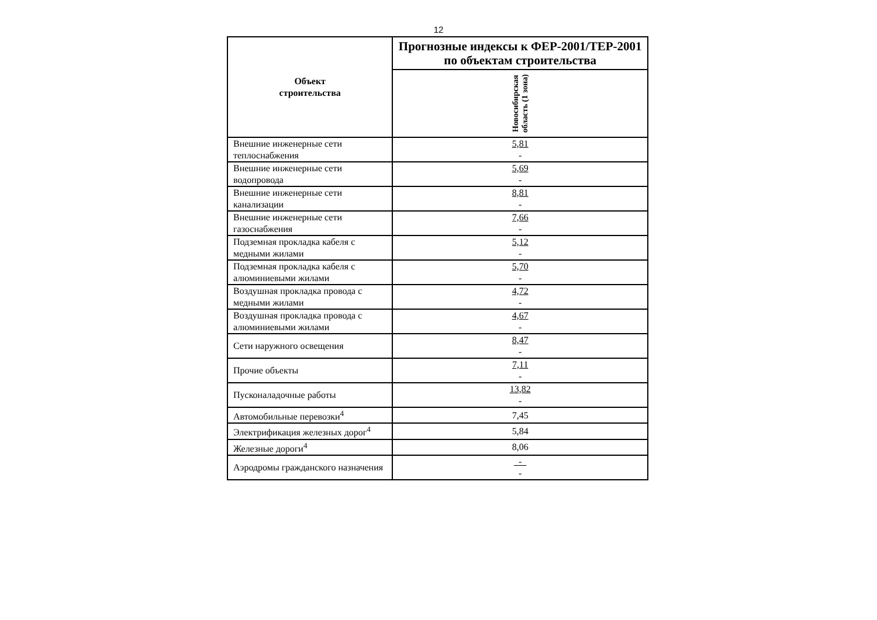12
| Объект строительства | Прогнозные индексы к ФЕР-2001/ТЕР-2001 по объектам строительства |
| --- | --- |
| | Новосибирская область (1 зона) |
| Внешние инженерные сети теплоснабжения | 5,81 - |
| Внешние инженерные сети водопровода | 5,69 - |
| Внешние инженерные сети канализации | 8,81 - |
| Внешние инженерные сети газоснабжения | 7,66 - |
| Подземная прокладка кабеля с медными жилами | 5,12 - |
| Подземная прокладка кабеля с алюминиевыми жилами | 5,70 - |
| Воздушная прокладка провода с медными жилами | 4,72 - |
| Воздушная прокладка провода с алюминиевыми жилами | 4,67 - |
| Сети наружного освещения | 8,47 - |
| Прочие объекты | 7,11 - |
| Пусконаладочные работы | 13,82 - |
| Автомобильные перевозки<sup>4</sup> | 7,45 |
| Электрификация железных дорог<sup>4</sup> | 5,84 |
| Железные дороги<sup>4</sup> | 8,06 |
| Аэродромы гражданского назначения | - - |